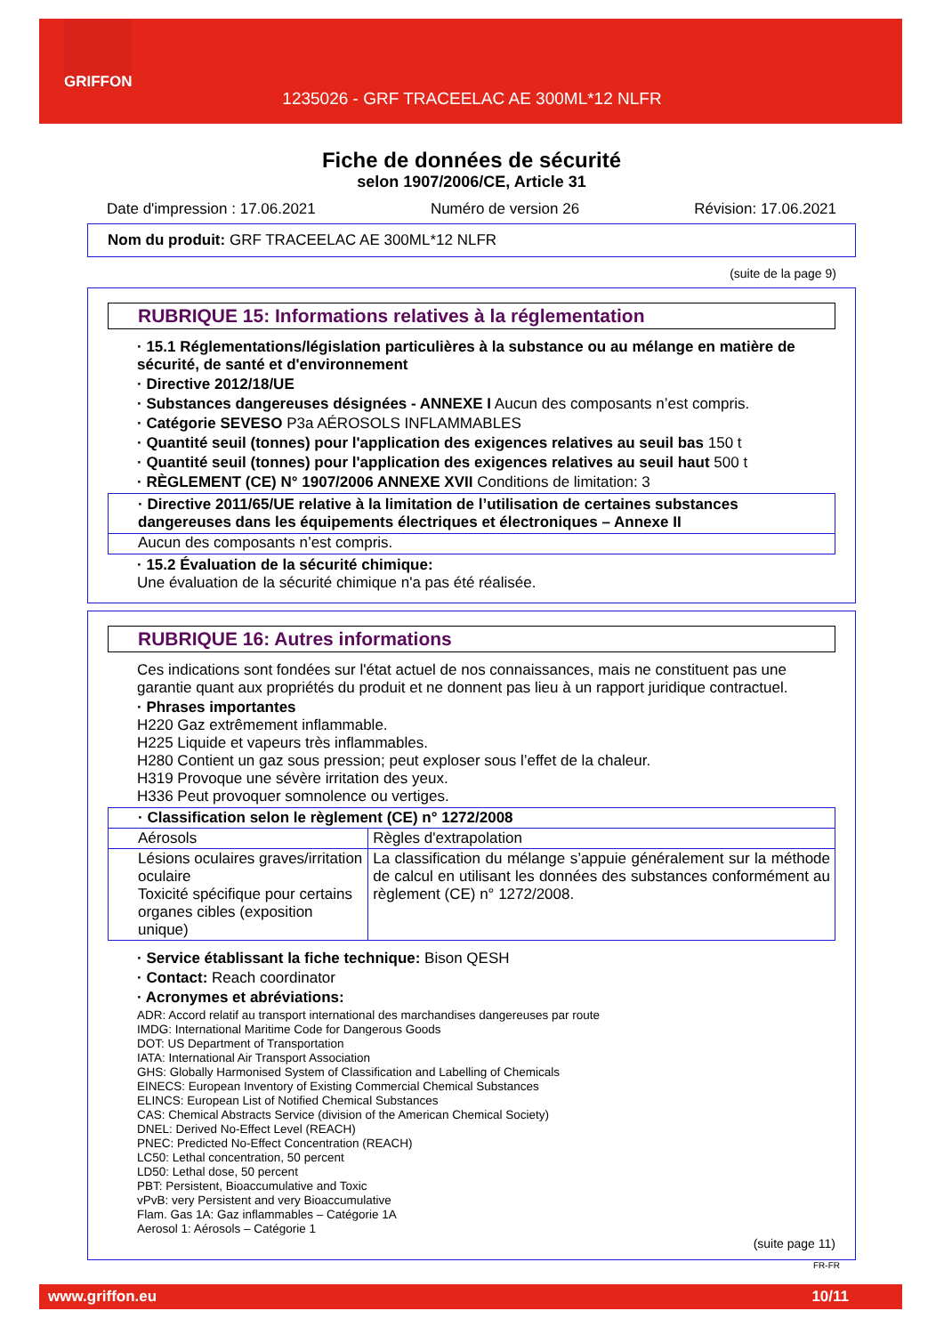GRIFFON
1235026 - GRF TRACEELAC AE 300ML*12 NLFR
Fiche de données de sécurité
selon 1907/2006/CE, Article 31
Date d'impression : 17.06.2021 Numéro de version 26 Révision: 17.06.2021
Nom du produit: GRF TRACEELAC AE 300ML*12 NLFR
(suite de la page 9)
RUBRIQUE 15: Informations relatives à la réglementation
· 15.1 Réglementations/législation particulières à la substance ou au mélange en matière de sécurité, de santé et d'environnement
· Directive 2012/18/UE
· Substances dangereuses désignées - ANNEXE I Aucun des composants n’est compris.
· Catégorie SEVESO P3a AÉROSOLS INFLAMMABLES
· Quantité seuil (tonnes) pour l'application des exigences relatives au seuil bas 150 t
· Quantité seuil (tonnes) pour l'application des exigences relatives au seuil haut 500 t
· RÈGLEMENT (CE) N° 1907/2006 ANNEXE XVII Conditions de limitation: 3
· Directive 2011/65/UE relative à la limitation de l’utilisation de certaines substances dangereuses dans les équipements électriques et électroniques – Annexe II
Aucun des composants n’est compris.
· 15.2 Évaluation de la sécurité chimique:
Une évaluation de la sécurité chimique n'a pas été réalisée.
RUBRIQUE 16: Autres informations
Ces indications sont fondées sur l'état actuel de nos connaissances, mais ne constituent pas une garantie quant aux propriétés du produit et ne donnent pas lieu à un rapport juridique contractuel.
· Phrases importantes
H220 Gaz extrêmement inflammable.
H225 Liquide et vapeurs très inflammables.
H280 Contient un gaz sous pression; peut exploser sous l’effet de la chaleur.
H319 Provoque une sévère irritation des yeux.
H336 Peut provoquer somnolence ou vertiges.
| · Classification selon le règlement (CE) n° 1272/2008 | |
| Aérosols | Règles d'extrapolation |
| Lésions oculaires graves/irritation oculaire Toxicité spécifique pour certains organes cibles (exposition unique) | La classification du mélange s’appuie généralement sur la méthode de calcul en utilisant les données des substances conformément au règlement (CE) n° 1272/2008. |
· Service établissant la fiche technique: Bison QESH
· Contact: Reach coordinator
· Acronymes et abréviations:
ADR: Accord relatif au transport international des marchandises dangereuses par route
IMDG: International Maritime Code for Dangerous Goods
DOT: US Department of Transportation
IATA: International Air Transport Association
GHS: Globally Harmonised System of Classification and Labelling of Chemicals
EINECS: European Inventory of Existing Commercial Chemical Substances
ELINCS: European List of Notified Chemical Substances
CAS: Chemical Abstracts Service (division of the American Chemical Society)
DNEL: Derived No-Effect Level (REACH)
PNEC: Predicted No-Effect Concentration (REACH)
LC50: Lethal concentration, 50 percent
LD50: Lethal dose, 50 percent
PBT: Persistent, Bioaccumulative and Toxic
vPvB: very Persistent and very Bioaccumulative
Flam. Gas 1A: Gaz inflammables – Catégorie 1A
Aerosol 1: Aérosols – Catégorie 1
(suite page 11)
FR-FR
www.griffon.eu 10/11